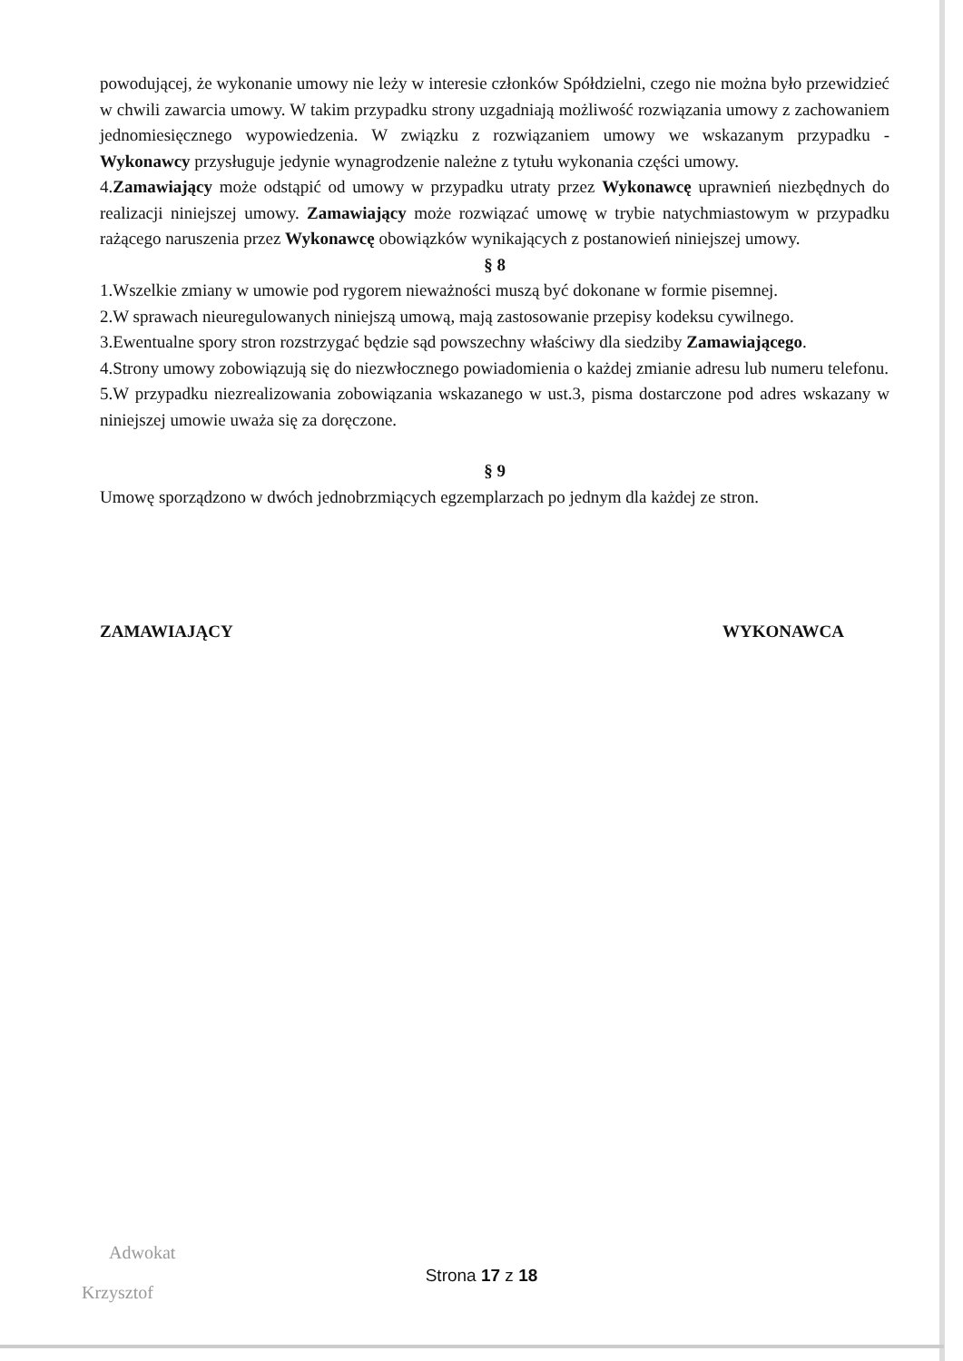powodującej, że wykonanie umowy nie leży w interesie członków Spółdzielni, czego nie można było przewidzieć w chwili zawarcia umowy. W takim przypadku strony uzgadniają możliwość rozwiązania umowy z zachowaniem jednomiesięcznego wypowiedzenia. W związku z rozwiązaniem umowy we wskazanym przypadku - Wykonawcy przysługuje jedynie wynagrodzenie należne z tytułu wykonania części umowy.
4.Zamawiający może odstąpić od umowy w przypadku utraty przez Wykonawcę uprawnień niezbędnych do realizacji niniejszej umowy. Zamawiający może rozwiązać umowę w trybie natychmiastowym w przypadku rażącego naruszenia przez Wykonawcę obowiązków wynikających z postanowień niniejszej umowy.
§ 8
1.Wszelkie zmiany w umowie pod rygorem nieważności muszą być dokonane w formie pisemnej.
2.W sprawach nieuregulowanych niniejszą umową, mają zastosowanie przepisy kodeksu cywilnego.
3.Ewentualne spory stron rozstrzygać będzie sąd powszechny właściwy dla siedziby Zamawiającego.
4.Strony umowy zobowiązują się do niezwłocznego powiadomienia o każdej zmianie adresu lub numeru telefonu.
5.W przypadku niezrealizowania zobowiązania wskazanego w ust.3, pisma dostarczone pod adres wskazany w niniejszej umowie uważa się za doręczone.
§ 9
Umowę sporządzono w dwóch jednobrzmiących egzemplarzach po jednym dla każdej ze stron.
ZAMAWIAJĄCY WYKONAWCA
Adwokat
Krzysztof
Strona 17 z 18